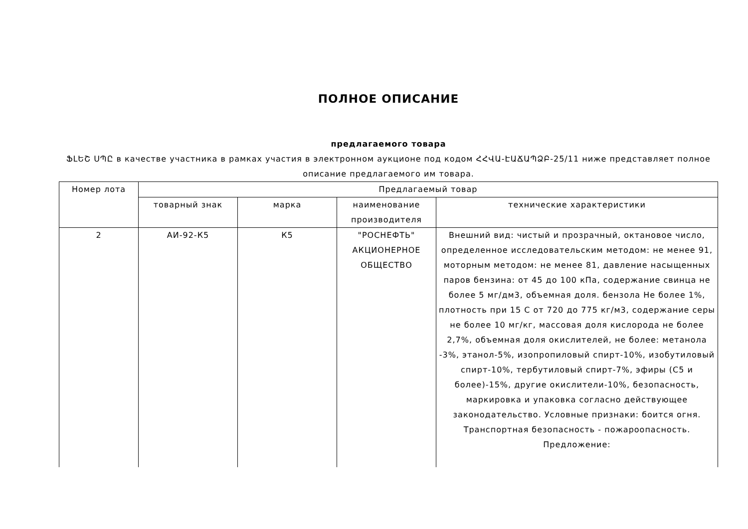ПОЛНОЕ ОПИСАНИЕ
предлагаемого товара
ՖԼԵՇ ՍՊԸ в качестве участника в рамках участия в электронном аукционе под кодом ՀՀՎԱ-ԷԱՃԱՊՁԲ-25/11 ниже представляет полное описание предлагаемого им товара.
| Номер лота | Предлагаемый товар | | | |
| --- | --- | --- | --- | --- |
| | товарный знак | марка | наименование производителя | технические характеристики |
| 2 | АИ-92-К5 | К5 | "РОСНЕФТЬ" АКЦИОНЕРНОЕ ОБЩЕСТВО | Внешний вид: чистый и прозрачный, октановое число, определенное исследовательским методом: не менее 91, моторным методом: не менее 81, давление насыщенных паров бензина: от 45 до 100 кПа, содержание свинца не более 5 мг/дм3, объемная доля. бензола Не более 1%, плотность при 15 С от 720 до 775 кг/м3, содержание серы не более 10 мг/кг, массовая доля кислорода не более 2,7%, объемная доля окислителей, не более: метанола -3%, этанол-5%, изопропиловый спирт-10%, изобутиловый спирт-10%, тербутиловый спирт-7%, эфиры (С5 и более)-15%, другие окислители-10%, безопасность, маркировка и упаковка согласно действующее законодательство. Условные признаки: боится огня. Транспортная безопасность - пожароопасность. Предложение: |